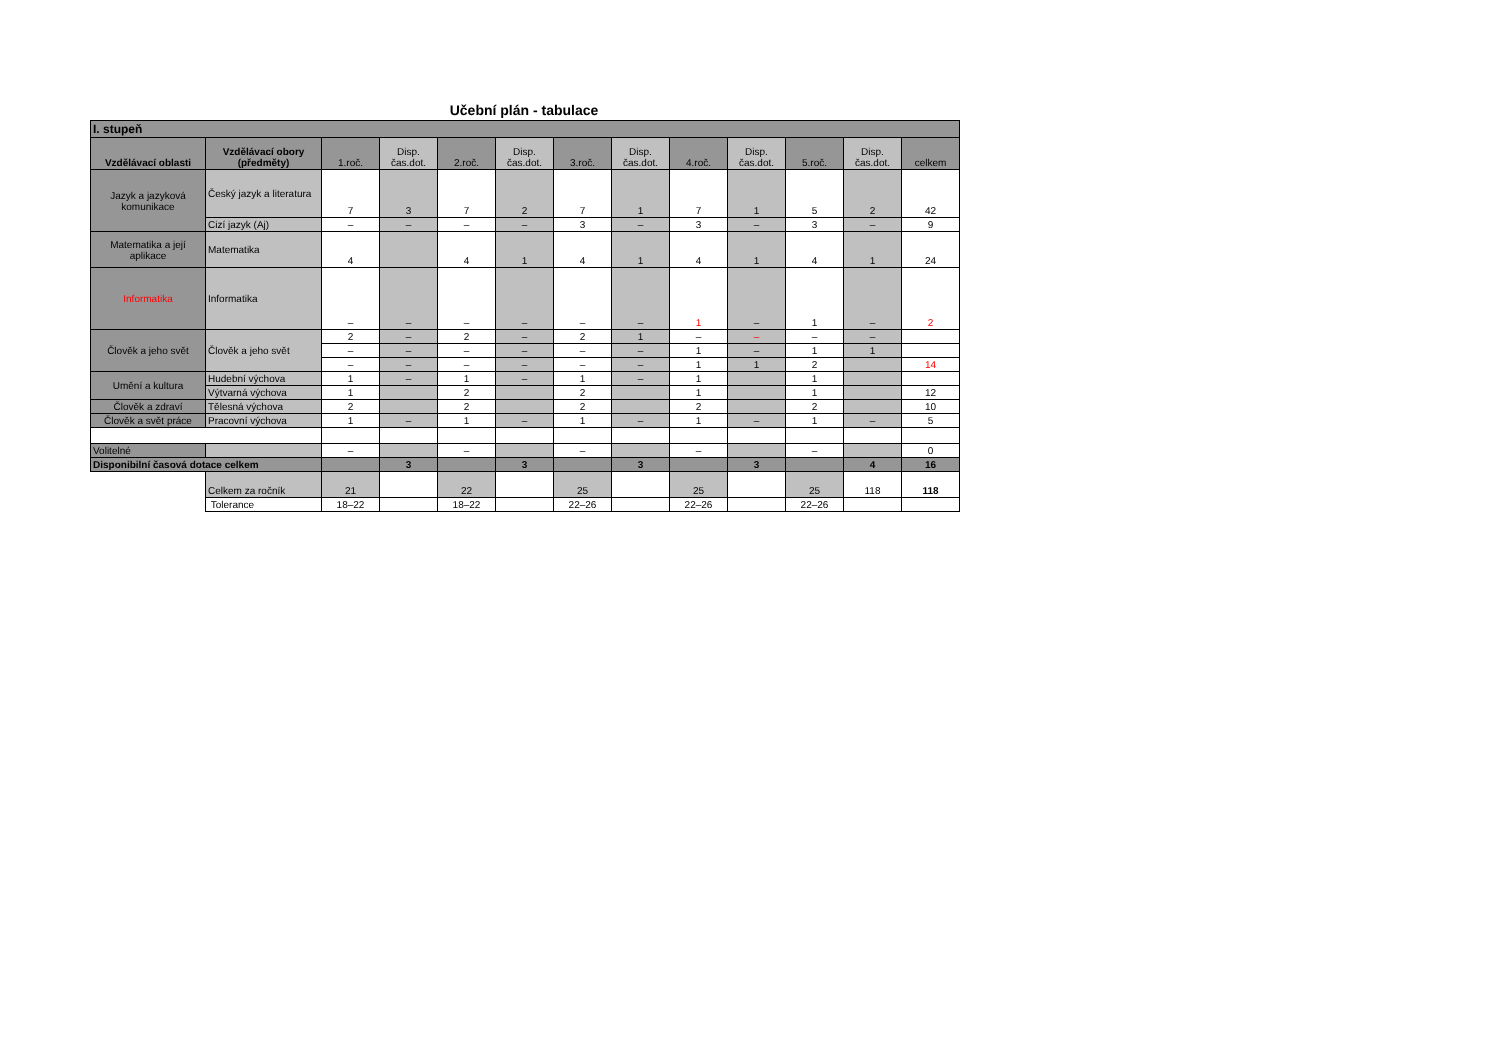Učební plán - tabulace
| I. stupeň | | | | | | | | | | | | |
| Vzdělávací oblasti | Vzdělávací obory (předměty) | 1.roč. | Disp. čas.dot. | 2.roč. | Disp. čas.dot. | 3.roč. | Disp. čas.dot. | 4.roč. | Disp. čas.dot. | 5.roč. | Disp. čas.dot. | celkem |
| Jazyk a jazyková komunikace | Český jazyk a literatura | 7 | 3 | 7 | 2 | 7 | 1 | 7 | 1 | 5 | 2 | 42 |
| | Cizí jazyk (Aj) | – | – | – | – | 3 | – | 3 | – | 3 | – | 9 |
| Matematika a její aplikace | Matematika | 4 | | 4 | 1 | 4 | 1 | 4 | 1 | 4 | 1 | 24 |
| Informatika | Informatika | – | – | – | – | – | – | 1 | – | 1 | – | 2 |
| Člověk a jeho svět | Člověk a jeho svět | 2 | – | 2 | – | 2 | 1 | – | – | – | – | |
| | | – | – | – | – | – | – | 1 | – | 1 | 1 | |
| | | – | – | – | – | – | – | 1 | 1 | 2 | | 14 |
| Umění a kultura | Hudební výchova | 1 | – | 1 | – | 1 | – | 1 | | 1 | | |
| | Výtvarná výchova | 1 | | 2 | | 2 | | 1 | | 1 | | 12 |
| Člověk a zdraví | Tělesná výchova | 2 | | 2 | | 2 | | 2 | | 2 | | 10 |
| Člověk a svět práce | Pracovní výchova | 1 | – | 1 | – | 1 | – | 1 | – | 1 | – | 5 |
| Volitelné | | – | | – | | – | | – | | – | | 0 |
| Disponibilní časová dotace celkem | | | 3 | | 3 | | 3 | | 3 | | 4 | 16 |
| | Celkem za ročník | 21 | | 22 | | 25 | | 25 | | 25 | 118 | 118 |
| | Tolerance | 18–22 | | 18–22 | | 22–26 | | 22–26 | | 22–26 | | |